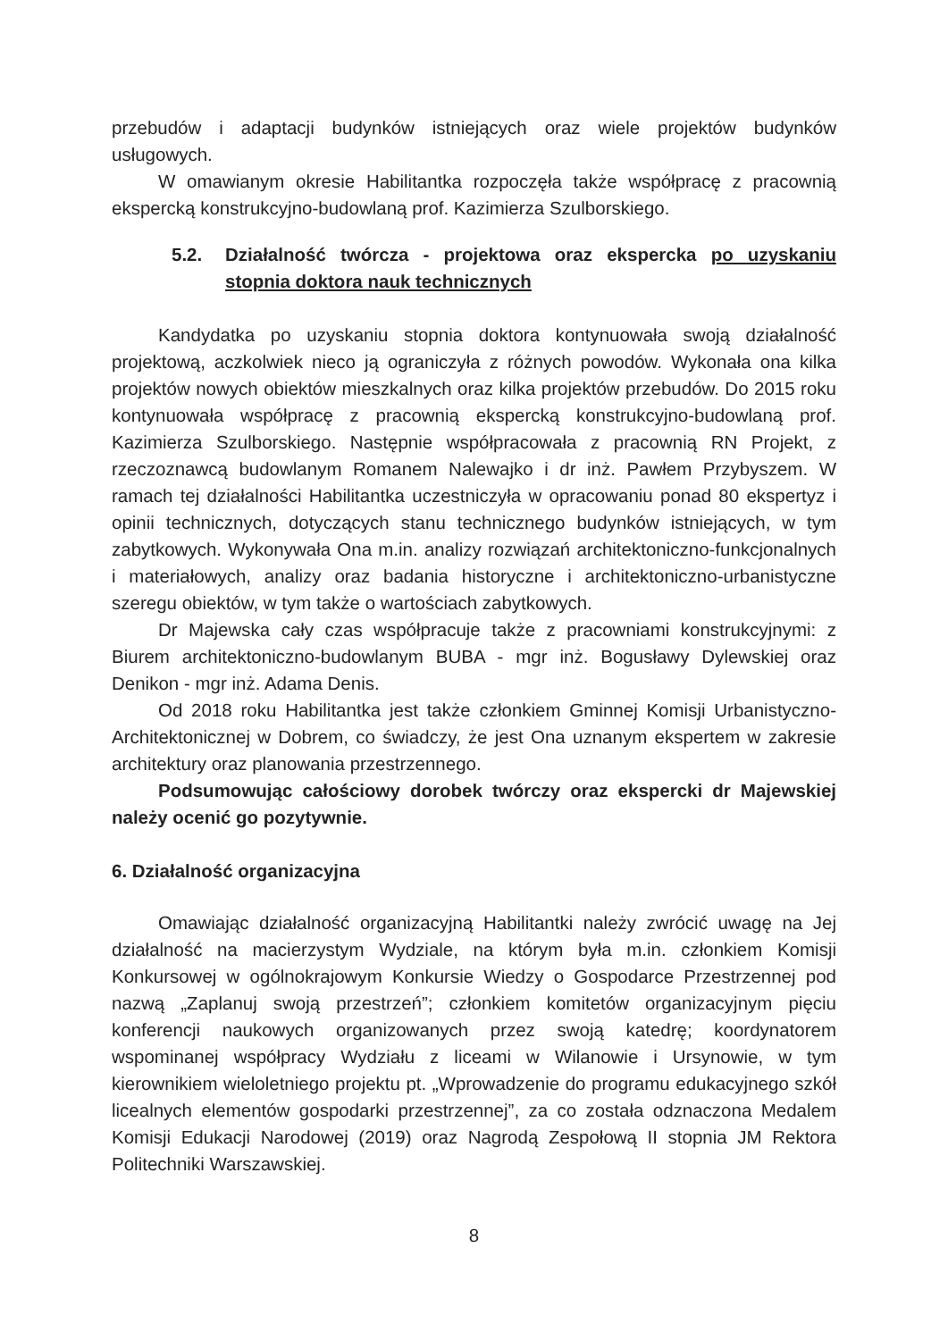przebudów i adaptacji budynków istniejących oraz wiele projektów budynków usługowych.
W omawianym okresie Habilitantka rozpoczęła także współpracę z pracownią ekspercką konstrukcyjno-budowlaną prof. Kazimierza Szulborskiego.
5.2. Działalność twórcza - projektowa oraz ekspercka po uzyskaniu stopnia doktora nauk technicznych
Kandydatka po uzyskaniu stopnia doktora kontynuowała swoją działalność projektową, aczkolwiek nieco ją ograniczyła z różnych powodów. Wykonała ona kilka projektów nowych obiektów mieszkalnych oraz kilka projektów przebudów. Do 2015 roku kontynuowała współpracę z pracownią ekspercką konstrukcyjno-budowlaną prof. Kazimierza Szulborskiego. Następnie współpracowała z pracownią RN Projekt, z rzeczoznawcą budowlanym Romanem Nalewajko i dr inż. Pawłem Przybyszem. W ramach tej działalności Habilitantka uczestniczyła w opracowaniu ponad 80 ekspertyz i opinii technicznych, dotyczących stanu technicznego budynków istniejących, w tym zabytkowych. Wykonywała Ona m.in. analizy rozwiązań architektoniczno-funkcjonalnych i materiałowych, analizy oraz badania historyczne i architektoniczno-urbanistyczne szeregu obiektów, w tym także o wartościach zabytkowych.
Dr Majewska cały czas współpracuje także z pracowniami konstrukcyjnymi: z Biurem architektoniczno-budowlanym BUBA - mgr inż. Bogusławy Dylewskiej oraz Denikon - mgr inż. Adama Denis.
Od 2018 roku Habilitantka jest także członkiem Gminnej Komisji Urbanistyczno-Architektonicznej w Dobrem, co świadczy, że jest Ona uznanym ekspertem w zakresie architektury oraz planowania przestrzennego.
Podsumowując całościowy dorobek twórczy oraz ekspercki dr Majewskiej należy ocenić go pozytywnie.
6. Działalność organizacyjna
Omawiając działalność organizacyjną Habilitantki należy zwrócić uwagę na Jej działalność na macierzystym Wydziale, na którym była m.in. członkiem Komisji Konkursowej w ogólnokrajowym Konkursie Wiedzy o Gospodarce Przestrzennej pod nazwą „Zaplanuj swoją przestrzeń”; członkiem komitetów organizacyjnym pięciu konferencji naukowych organizowanych przez swoją katedrę; koordynatorem wspominanej współpracy Wydziału z liceami w Wilanowie i Ursynowie, w tym kierownikiem wieloletniego projektu pt. „Wprowadzenie do programu edukacyjnego szkół licealnych elementów gospodarki przestrzennej”, za co została odznaczona Medalem Komisji Edukacji Narodowej (2019) oraz Nagrodą Zespołową II stopnia JM Rektora Politechniki Warszawskiej.
8